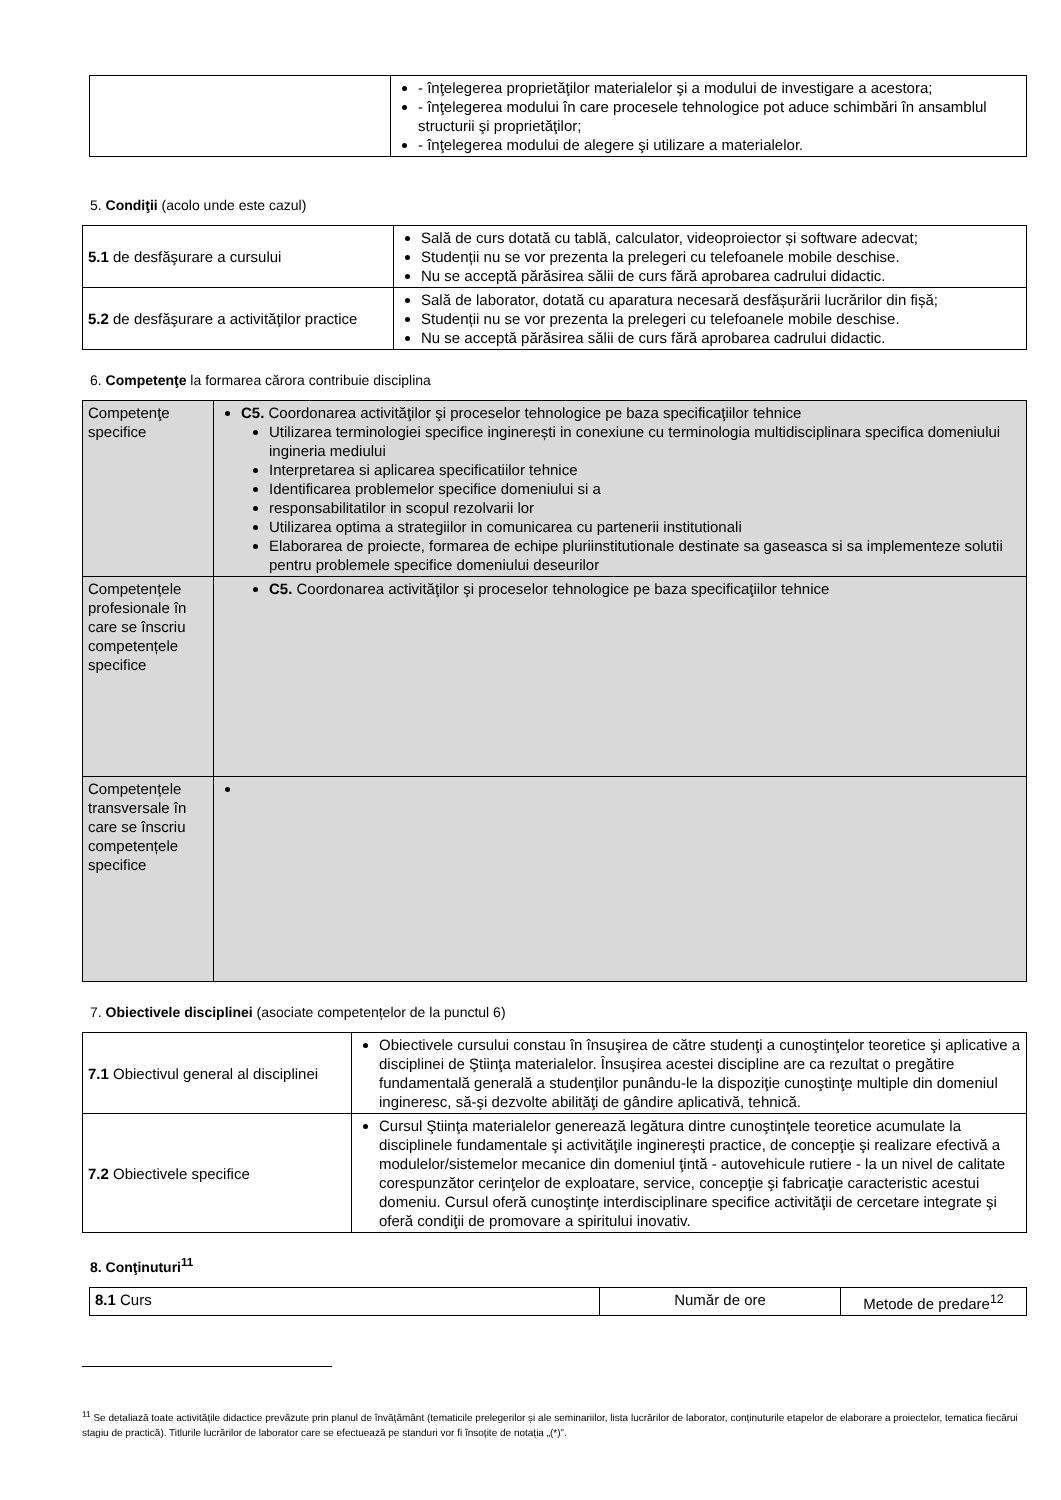| | - înţelegerea proprietăţilor materialelor şi a modului de investigare a acestora; - înţelegerea modului în care procesele tehnologice pot aduce schimbări în ansamblul structurii şi proprietăţilor; - înţelegerea modului de alegere şi utilizare a materialelor. |
5. Condiţii (acolo unde este cazul)
| 5.1 de desfăşurare a cursului | Sală de curs dotată cu tablă, calculator, videoproiector și software adecvat; Studenții nu se vor prezenta la prelegeri cu telefoanele mobile deschise. Nu se acceptă părăsirea sălii de curs fără aprobarea cadrului didactic. |
| 5.2 de desfăşurare a activităţilor practice | Sală de laborator, dotată cu aparatura necesară desfășurării lucrărilor din fișă; Studenții nu se vor prezenta la prelegeri cu telefoanele mobile deschise. Nu se acceptă părăsirea sălii de curs fără aprobarea cadrului didactic. |
6. Competenţe la formarea cărora contribuie disciplina
| Competenţe specifice | C5. Coordonarea activităţilor şi proceselor tehnologice pe baza specificaţiilor tehnice Utilizarea terminologiei specifice inginerești in conexiune cu terminologia multidisciplinara specifica domeniului ingineria mediului Interpretarea si aplicarea specificatiilor tehnice Identificarea problemelor specifice domeniului si a responsabilitatilor in scopul rezolvarii lor Utilizarea optima a strategiilor in comunicarea cu partenerii institutionali Elaborarea de proiecte, formarea de echipe pluriinstitutionale destinate sa gaseasca si sa implementeze solutii pentru problemele specifice domeniului deseurilor |
| Competențele profesionale în care se înscriu competențele specifice | C5. Coordonarea activităţilor şi proceselor tehnologice pe baza specificaţiilor tehnice |
| Competențele transversale în care se înscriu competențele specifice | |
7. Obiectivele disciplinei (asociate competențelor de la punctul 6)
| 7.1 Obiectivul general al disciplinei | Obiectivele cursului constau în însuşirea de către studenţi a cunoştinţelor teoretice şi aplicative a disciplinei de Ştiinţa materialelor. Însuşirea acestei discipline are ca rezultat o pregătire fundamentală generală a studenţilor punându-le la dispoziţie cunoştinţe multiple din domeniul ingineresc, să-şi dezvolte abilităţi de gândire aplicativă, tehnică. |
| 7.2 Obiectivele specifice | Cursul Ştiinţa materialelor generează legătura dintre cunoştinţele teoretice acumulate la disciplinele fundamentale şi activităţile inginereşti practice, de concepţie şi realizare efectivă a modulelor/sistemelor mecanice din domeniul ţintă - autovehicule rutiere - la un nivel de calitate corespunzător cerinţelor de exploatare, service, concepţie şi fabricaţie caracteristic acestui domeniu. Cursul oferă cunoştinţe interdisciplinare specifice activităţii de cercetare integrate şi oferă condiţii de promovare a spiritului inovativ. |
8. Conţinuturi<sup>11</sup>
| 8.1 Curs | Număr de ore | Metode de predare<sup>12</sup> |
<sup>11</sup> Se detaliază toate activitățile didactice prevăzute prin planul de învățământ (tematicile prelegerilor și ale seminariilor, lista lucrărilor de laborator, conținuturile etapelor de elaborare a proiectelor, tematica fiecărui stagiu de practică). Titlurile lucrărilor de laborator care se efectuează pe standuri vor fi însoțite de notația „(*)”.